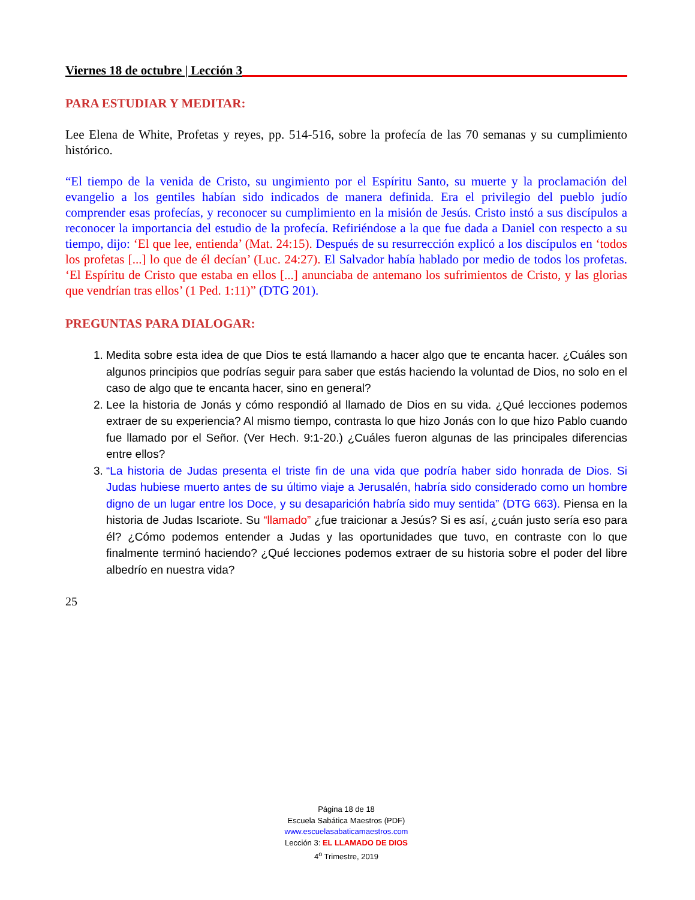Viernes 18 de octubre | Lección 3
PARA ESTUDIAR Y MEDITAR:
Lee Elena de White, Profetas y reyes, pp. 514-516, sobre la profecía de las 70 semanas y su cumplimiento histórico.
“El tiempo de la venida de Cristo, su ungimiento por el Espíritu Santo, su muerte y la proclamación del evangelio a los gentiles habían sido indicados de manera definida. Era el privilegio del pueblo judío comprender esas profecías, y reconocer su cumplimiento en la misión de Jesús. Cristo instó a sus discípulos a reconocer la importancia del estudio de la profecía. Refiriéndose a la que fue dada a Daniel con respecto a su tiempo, dijo: ‘El que lee, entienda’ (Mat. 24:15). Después de su resurrección explicó a los discípulos en ‘todos los profetas [...] lo que de él decían’ (Luc. 24:27). El Salvador había hablado por medio de todos los profetas. ‘El Espíritu de Cristo que estaba en ellos [...] anunciaba de antemano los sufrimientos de Cristo, y las glorias que vendrían tras ellos’ (1 Ped. 1:11)” (DTG 201).
PREGUNTAS PARA DIALOGAR:
1. Medita sobre esta idea de que Dios te está llamando a hacer algo que te encanta hacer. ¿Cuáles son algunos principios que podrías seguir para saber que estás haciendo la voluntad de Dios, no solo en el caso de algo que te encanta hacer, sino en general?
2. Lee la historia de Jonás y cómo respondió al llamado de Dios en su vida. ¿Qué lecciones podemos extraer de su experiencia? Al mismo tiempo, contrasta lo que hizo Jonás con lo que hizo Pablo cuando fue llamado por el Señor. (Ver Hech. 9:1-20.) ¿Cuáles fueron algunas de las principales diferencias entre ellos?
3. “La historia de Judas presenta el triste fin de una vida que podría haber sido honrada de Dios. Si Judas hubiese muerto antes de su último viaje a Jerusalén, habría sido considerado como un hombre digno de un lugar entre los Doce, y su desaparición habría sido muy sentida” (DTG 663). Piensa en la historia de Judas Iscariote. Su “llamado” ¿fue traicionar a Jesús? Si es así, ¿cuán justo sería eso para él? ¿Cómo podemos entender a Judas y las oportunidades que tuvo, en contraste con lo que finalmente terminó haciendo? ¿Qué lecciones podemos extraer de su historia sobre el poder del libre albedrío en nuestra vida?
25
Página 18 de 18
Escuela Sabática Maestros (PDF)
www.escuelasabaticamaestros.com
Lección 3: EL LLAMADO DE DIOS
4<sup>o</sup> Trimestre, 2019